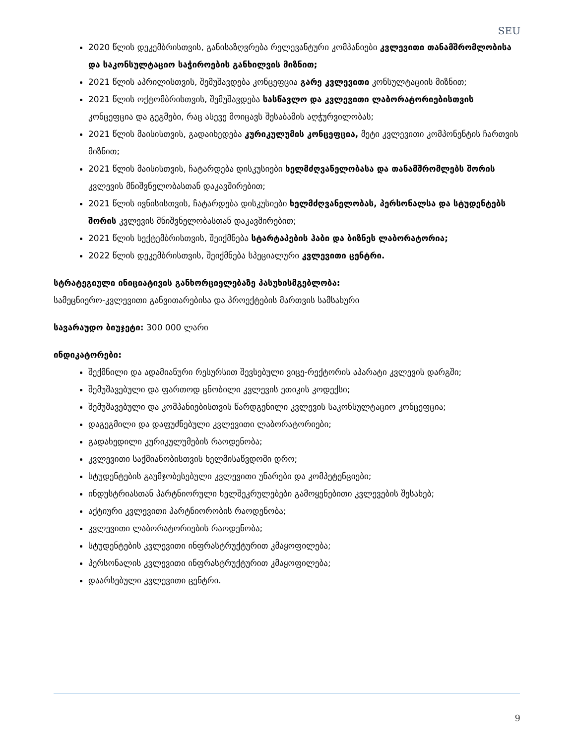SEU
2020 წლის დეკემბრისთვის, განისაზღვრება რელევანტური კომპანიები კვლევითი თანამშრომლობისა და საკონსულტაციო საჭიროების განხილვის მიზნით;
2021 წლის აპრილისთვის, შემუშავდება კონცეფცია გარე კვლევითი კონსულტაციის მიზნით;
2021 წლის ოქტომბრისთვის, შემუშავდება სასწავლო და კვლევითი ლაბორატორიებისთვის კონცეფცია და გეგმები, რაც ასევე მოიცავს შესაბამის აღჭურვილობას;
2021 წლის მაისისთვის, გადაიხედება კურიკულუმის კონცეფცია, მეტი კვლევითი კომპონენტის ჩართვის მიზნით;
2021 წლის მაისისთვის, ჩატარდება დისკუსიები ხელმძღვანელობასა და თანამშრომლებს შორის კვლევის მნიშვნელობასთან დაკავშირებით;
2021 წლის ივნისისთვის, ჩატარდება დისკუსიები ხელმძღვანელობას, პერსონალსა და სტუდენტებს შორის კვლევის მნიშვნელობასთან დაკავშირებით;
2021 წლის სექტემბრისთვის, შეიქმნება სტარტაპების ჰაბი და ბიზნეს ლაბორატორია;
2022 წლის დეკემბრისთვის, შეიქმნება სპეციალური კვლევითი ცენტრი.
სტრატეგიული ინიციატივის განხორციელებაზე პასუხისმგებლობა:
სამეცნიერო-კვლევითი განვითარებისა და პროექტების მართვის სამსახური
სავარაუდო ბიუჯეტი: 300 000 ლარი
ინდიკატორები:
შექმნილი და ადამიანური რესურსით შევსებული ვიცე-რექტორის აპარატი კვლევის დარგში;
შემუშავებული და ფართოდ ცნობილი კვლევის ეთიკის კოდექსი;
შემუშავებული და კომპანიებისთვის წარდგენილი კვლევის საკონსულტაციო კონცეფცია;
დაგეგმილი და დაფუძნებული კვლევითი ლაბორატორიები;
გადახედილი კურიკულუმების რაოდენობა;
კვლევითი საქმიანობისთვის ხელმისაწვდომი დრო;
სტუდენტების გაუმჯობესებული კვლევითი უნარები და კომპეტენციები;
ინდუსტრიასთან პარტნიორული ხელშეკრულებები გამოყენებითი კვლევების შესახებ;
აქტიური კვლევითი პარტნიორობის რაოდენობა;
კვლევითი ლაბორატორიების რაოდენობა;
სტუდენტების კვლევითი ინფრასტრუქტურით კმაყოფილება;
პერსონალის კვლევითი ინფრასტრუქტურით კმაყოფილება;
დაარსებული კვლევითი ცენტრი.
9